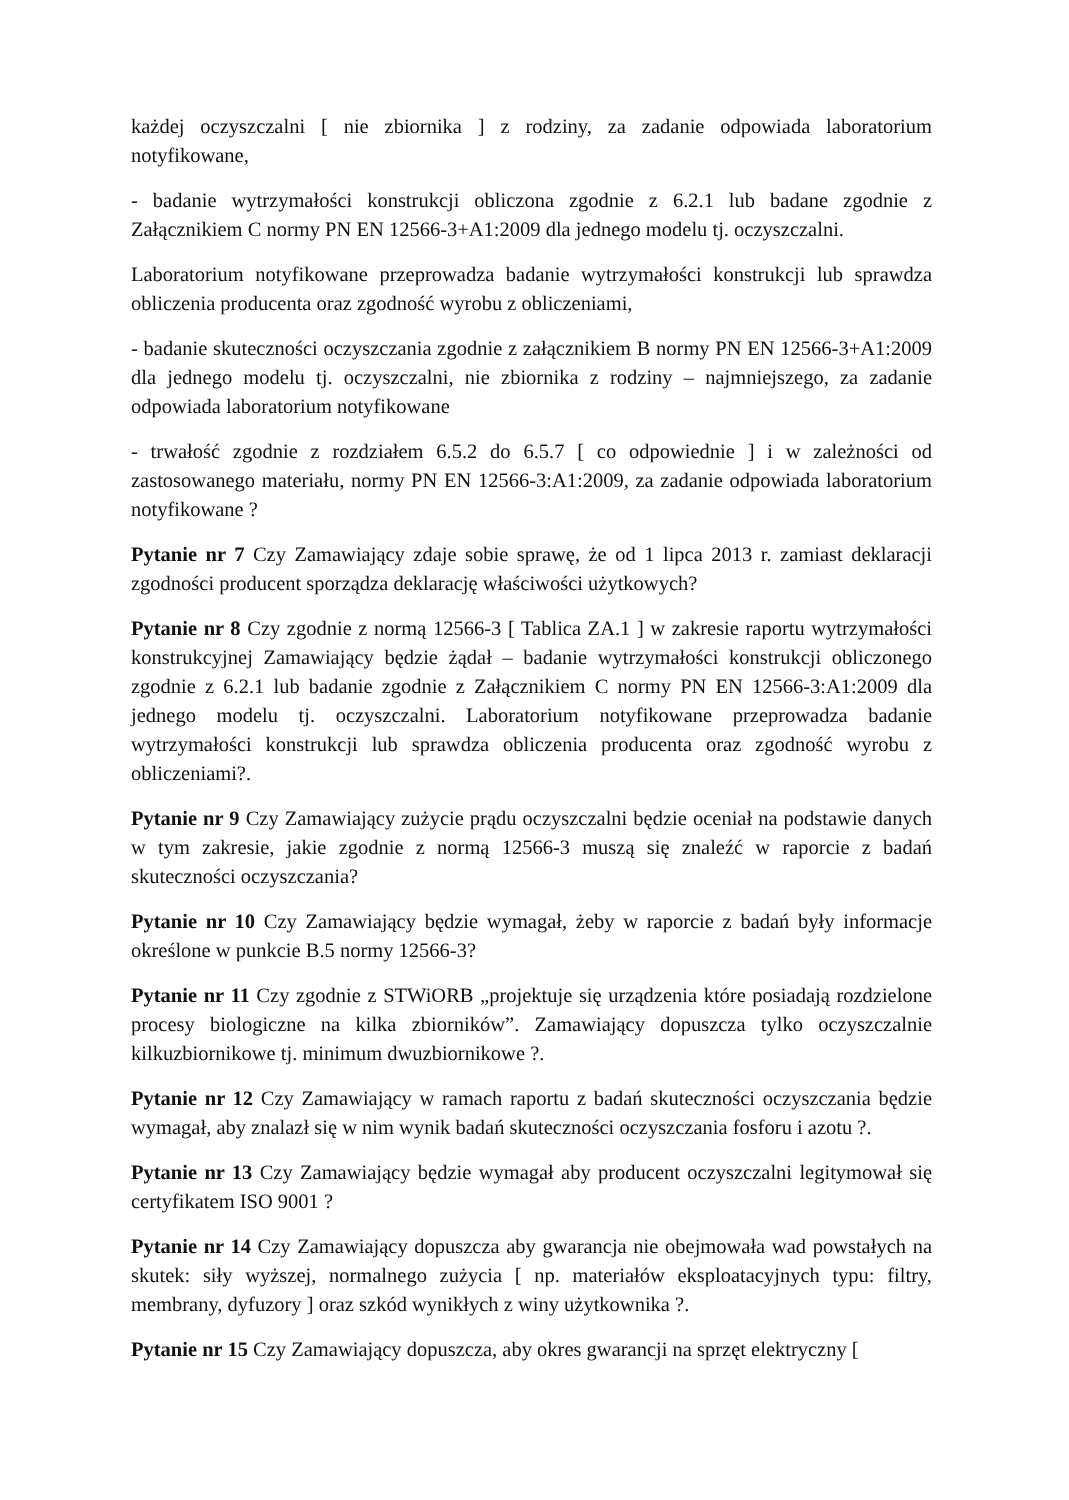każdej oczyszczalni [ nie zbiornika ] z rodziny, za zadanie odpowiada laboratorium notyfikowane,
- badanie wytrzymałości konstrukcji obliczona zgodnie z 6.2.1 lub badane zgodnie z Załącznikiem C normy PN EN 12566-3+A1:2009 dla jednego modelu tj. oczyszczalni.
Laboratorium notyfikowane przeprowadza badanie wytrzymałości konstrukcji lub sprawdza obliczenia producenta oraz zgodność wyrobu z obliczeniami,
- badanie skuteczności oczyszczania zgodnie z załącznikiem B normy PN EN 12566-3+A1:2009 dla jednego modelu tj. oczyszczalni, nie zbiornika z rodziny – najmniejszego, za zadanie odpowiada laboratorium notyfikowane
- trwałość zgodnie z rozdziałem 6.5.2 do 6.5.7 [ co odpowiednie ] i w zależności od zastosowanego materiału, normy PN EN 12566-3:A1:2009, za zadanie odpowiada laboratorium notyfikowane ?
Pytanie nr 7 Czy Zamawiający zdaje sobie sprawę, że od 1 lipca 2013 r. zamiast deklaracji zgodności producent sporządza deklarację właściwości użytkowych?
Pytanie nr 8 Czy zgodnie z normą 12566-3 [ Tablica ZA.1 ] w zakresie raportu wytrzymałości konstrukcyjnej Zamawiający będzie żądał – badanie wytrzymałości konstrukcji obliczonego zgodnie z 6.2.1 lub badanie zgodnie z Załącznikiem C normy PN EN 12566-3:A1:2009 dla jednego modelu tj. oczyszczalni. Laboratorium notyfikowane przeprowadza badanie wytrzymałości konstrukcji lub sprawdza obliczenia producenta oraz zgodność wyrobu z obliczeniami?.
Pytanie nr 9 Czy Zamawiający zużycie prądu oczyszczalni będzie oceniał na podstawie danych w tym zakresie, jakie zgodnie z normą 12566-3 muszą się znaleźć w raporcie z badań skuteczności oczyszczania?
Pytanie nr 10 Czy Zamawiający będzie wymagał, żeby w raporcie z badań były informacje określone w punkcie B.5 normy 12566-3?
Pytanie nr 11 Czy zgodnie z STWiORB „projektuje się urządzenia które posiadają rozdzielone procesy biologiczne na kilka zbiorników”. Zamawiający dopuszcza tylko oczyszczalnie kilkuzbiornikowe tj. minimum dwuzbiornikowe ?.
Pytanie nr 12 Czy Zamawiający w ramach raportu z badań skuteczności oczyszczania będzie wymagał, aby znalazł się w nim wynik badań skuteczności oczyszczania fosforu i azotu ?.
Pytanie nr 13 Czy Zamawiający będzie wymagał aby producent oczyszczalni legitymował się certyfikatem ISO 9001 ?
Pytanie nr 14 Czy Zamawiający dopuszcza aby gwarancja nie obejmowała wad powstałych na skutek: siły wyższej, normalnego zużycia [ np. materiałów eksploatacyjnych typu: filtry, membrany, dyfuzory ] oraz szkód wynikłych z winy użytkownika ?.
Pytanie nr 15 Czy Zamawiający dopuszcza, aby okres gwarancji na sprzęt elektryczny [